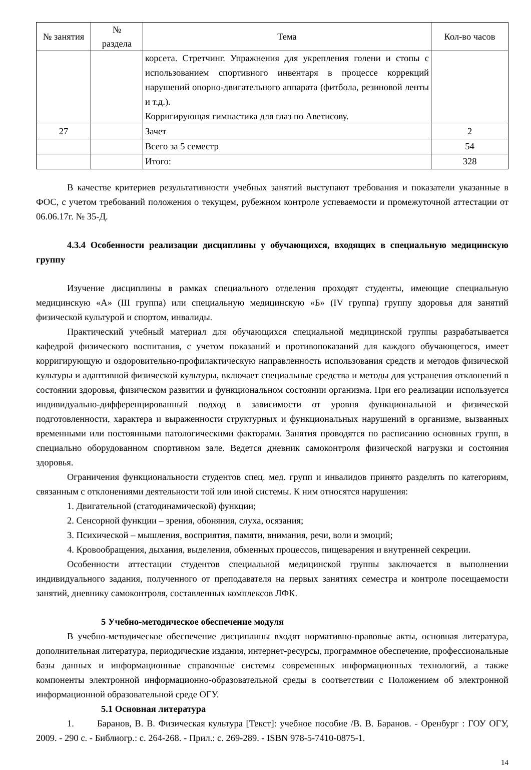| № занятия | № раздела | Тема | Кол-во часов |
| --- | --- | --- | --- |
| | | корсета. Стретчинг. Упражнения для укрепления голени и стопы с использованием спортивного инвентаря в процессе коррекций нарушений опорно-двигательного аппарата (фитбола, резиновой ленты и т.д.). Корригирующая гимнастика для глаз по Аветисову. | |
| 27 | | Зачет | 2 |
| | | Всего за 5 семестр | 54 |
| | | Итого: | 328 |
В качестве критериев результативности учебных занятий выступают требования и показатели указанные в ФОС, с учетом требований положения о текущем, рубежном контроле успеваемости и промежуточной аттестации от 06.06.17г. № 35-Д.
4.3.4 Особенности реализации дисциплины у обучающихся, входящих в специальную медицинскую группу
Изучение дисциплины в рамках специального отделения проходят студенты, имеющие специальную медицинскую «А» (III группа) или специальную медицинскую «Б» (IV группа) группу здоровья для занятий физической культурой и спортом, инвалиды.
Практический учебный материал для обучающихся специальной медицинской группы разрабатывается кафедрой физического воспитания, с учетом показаний и противопоказаний для каждого обучающегося, имеет корригирующую и оздоровительно-профилактическую направленность использования средств и методов физической культуры и адаптивной физической культуры, включает специальные средства и методы для устранения отклонений в состоянии здоровья, физическом развитии и функциональном состоянии организма. При его реализации используется индивидуально-дифференцированный подход в зависимости от уровня функциональной и физической подготовленности, характера и выраженности структурных и функциональных нарушений в организме, вызванных временными или постоянными патологическими факторами. Занятия проводятся по расписанию основных групп, в специально оборудованном спортивном зале. Ведется дневник самоконтроля физической нагрузки и состояния здоровья.
Ограничения функциональности студентов спец. мед. групп и инвалидов принято разделять по категориям, связанным с отклонениями деятельности той или иной системы. К ним относятся нарушения:
1. Двигательной (статодинамической) функции;
2. Сенсорной функции – зрения, обоняния, слуха, осязания;
3. Психической – мышления, восприятия, памяти, внимания, речи, воли и эмоций;
4. Кровообращения, дыхания, выделения, обменных процессов, пищеварения и внутренней секреции.
Особенности аттестации студентов специальной медицинской группы заключается в выполнении индивидуального задания, полученного от преподавателя на первых занятиях семестра и контроле посещаемости занятий, дневнику самоконтроля, составленных комплексов ЛФК.
5 Учебно-методическое обеспечение модуля
В учебно-методическое обеспечение дисциплины входят нормативно-правовые акты, основная литература, дополнительная литература, периодические издания, интернет-ресурсы, программное обеспечение, профессиональные базы данных и информационные справочные системы современных информационных технологий, а также компоненты электронной информационно-образовательной среды в соответствии с Положением об электронной информационной образовательной среде ОГУ.
5.1 Основная литература
1. Баранов, В. В. Физическая культура [Текст]: учебное пособие /В. В. Баранов. - Оренбург : ГОУ ОГУ, 2009. - 290 с. - Библиогр.: с. 264-268. - Прил.: с. 269-289. - ISBN 978-5-7410-0875-1.
14